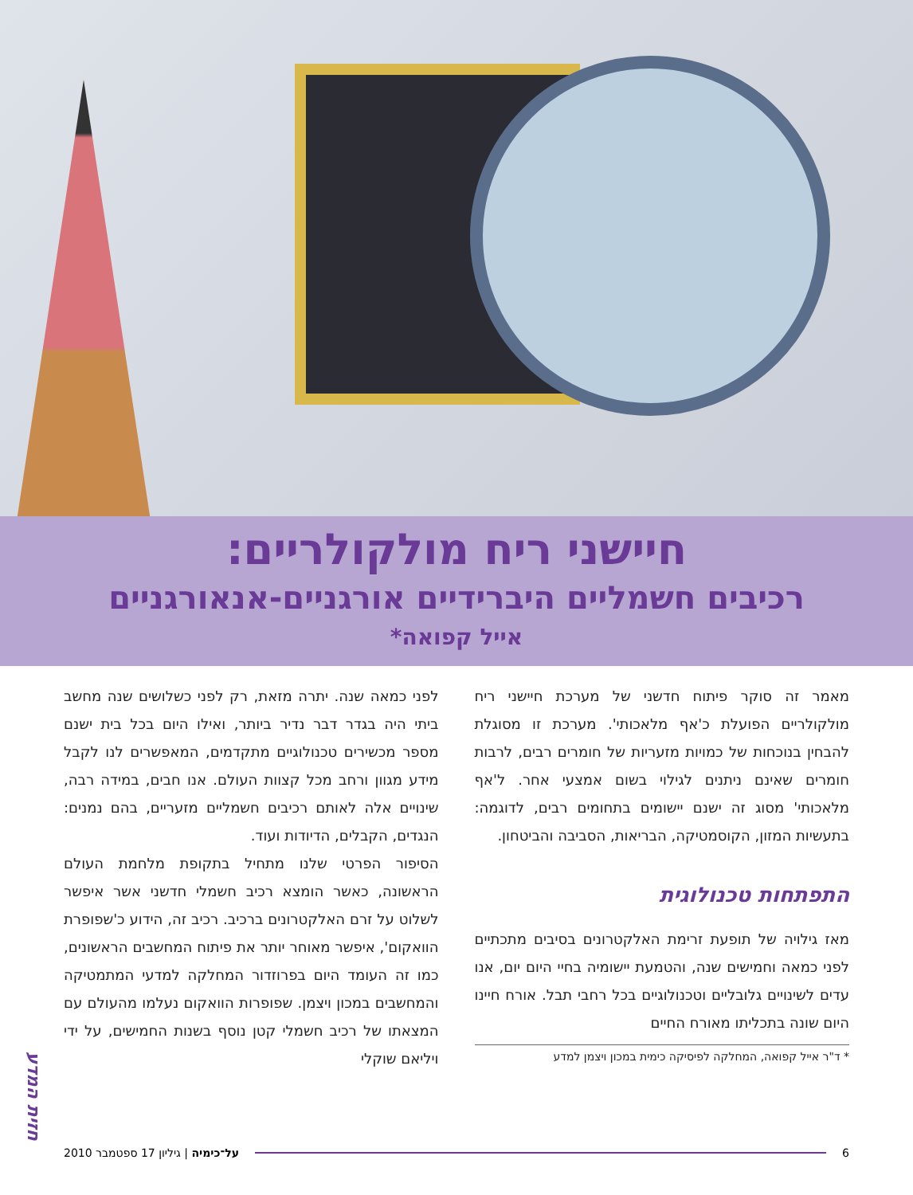חיישני ריח מולקולריים:
רכיבים חשמליים היברידיים אורגניים-אנאורגניים
אייל קפואה*
מאמר זה סוקר פיתוח חדשני של מערכת חיישני ריח מולקולריים הפועלת כ'אף מלאכותי'. מערכת זו מסוגלת להבחין בנוכחות של כמויות מזעריות של חומרים רבים, לרבות חומרים שאינם ניתנים לגילוי בשום אמצעי אחר. ל'אף מלאכותי' מסוג זה ישנם יישומים בתחומים רבים, לדוגמה: בתעשיות המזון, הקוסמטיקה, הבריאות, הסביבה והביטחון.
התפתחות טכנולוגית
מאז גילויה של תופעת זרימת האלקטרונים בסיבים מתכתיים לפני כמאה וחמישים שנה, והטמעת יישומיה בחיי היום יום, אנו עדים לשינויים גלובליים וטכנולוגיים בכל רחבי תבל. אורח חיינו היום שונה בתכליתו מאורח החיים
* ד"ר אייל קפואה, המחלקה לפיסיקה כימית במכון ויצמן למדע
לפני כמאה שנה. יתרה מזאת, רק לפני כשלושים שנה מחשב ביתי היה בגדר דבר נדיר ביותר, ואילו היום בכל בית ישנם מספר מכשירים טכנולוגיים מתקדמים, המאפשרים לנו לקבל מידע מגוון ורחב מכל קצוות העולם. אנו חבים, במידה רבה, שינויים אלה לאותם רכיבים חשמליים מזעריים, בהם נמנים: הנגדים, הקבלים, הדיודות ועוד.
הסיפור הפרטי שלנו מתחיל בתקופת מלחמת העולם הראשונה, כאשר הומצא רכיב חשמלי חדשני אשר איפשר לשלוט על זרם האלקטרונים ברכיב. רכיב זה, הידוע כ'שפופרת הוואקום', איפשר מאוחר יותר את פיתוח המחשבים הראשונים, כמו זה העומד היום בפרוזדור המחלקה למדעי המתמטיקה והמחשבים במכון ויצמן. שפופרות הוואקום נעלמו מהעולם עם המצאתו של רכיב חשמלי קטן נוסף בשנות החמישים, על ידי ויליאם שוקלי
חזית המדע
6 על־כימיה | גיליון 17 ספטמבר 2010